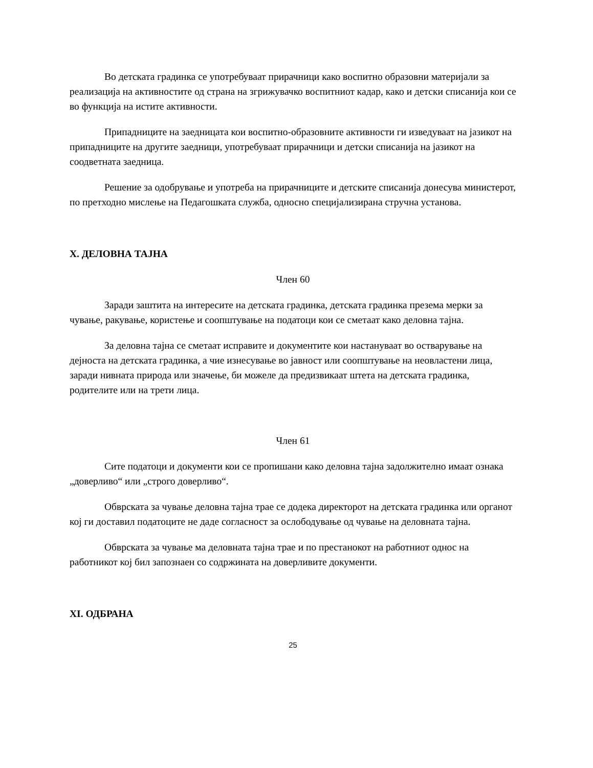Во детската градинка се употребуваат прирачници како воспитно образовни материјали за реализација на активностите од страна на згрижувачко воспитниот кадар, како и детски списанија кои се во функција на истите активности.
Припадниците на заедницата кои воспитно-образовните активности ги изведуваат на јазикот на припадниците на другите заедници, употребуваат прирачници и детски списанија на јазикот на соодветната заедница.
Решение за одобрување и употреба на прирачниците и детските списанија донесува министерот, по претходно мислење на Педагошката служба, односно специјализирана стручна установа.
X. ДЕЛОВНА ТАЈНА
Член 60
Заради заштита на интересите на детската градинка, детската градинка презема мерки за чување, ракување, користење и соопштување на податоци кои се сметаат како деловна тајна.
За деловна тајна се сметаат исправите и документите кои настануваат во остварување на дејноста на детската градинка, а чие изнесување во јавност или соопштување на неовластени лица, заради нивната природа или значење, би можеле да предизвикаат штета на детската градинка, родителите или на трети лица.
Член 61
Сите податоци и документи кои се пропишани како деловна тајна задолжително имаат ознака „доверливо“ или „строго доверливо“.
Обврската за чување деловна тајна трае се додека директорот на детската градинка или органот кој ги доставил податоците не даде согласност за ослободување од чување на деловната тајна.
Обврската за чување ма деловната тајна трае и по престанокот на работниот однос на работникот кој бил запознаен со содржината на доверливите документи.
XI. ОДБРАНА
25